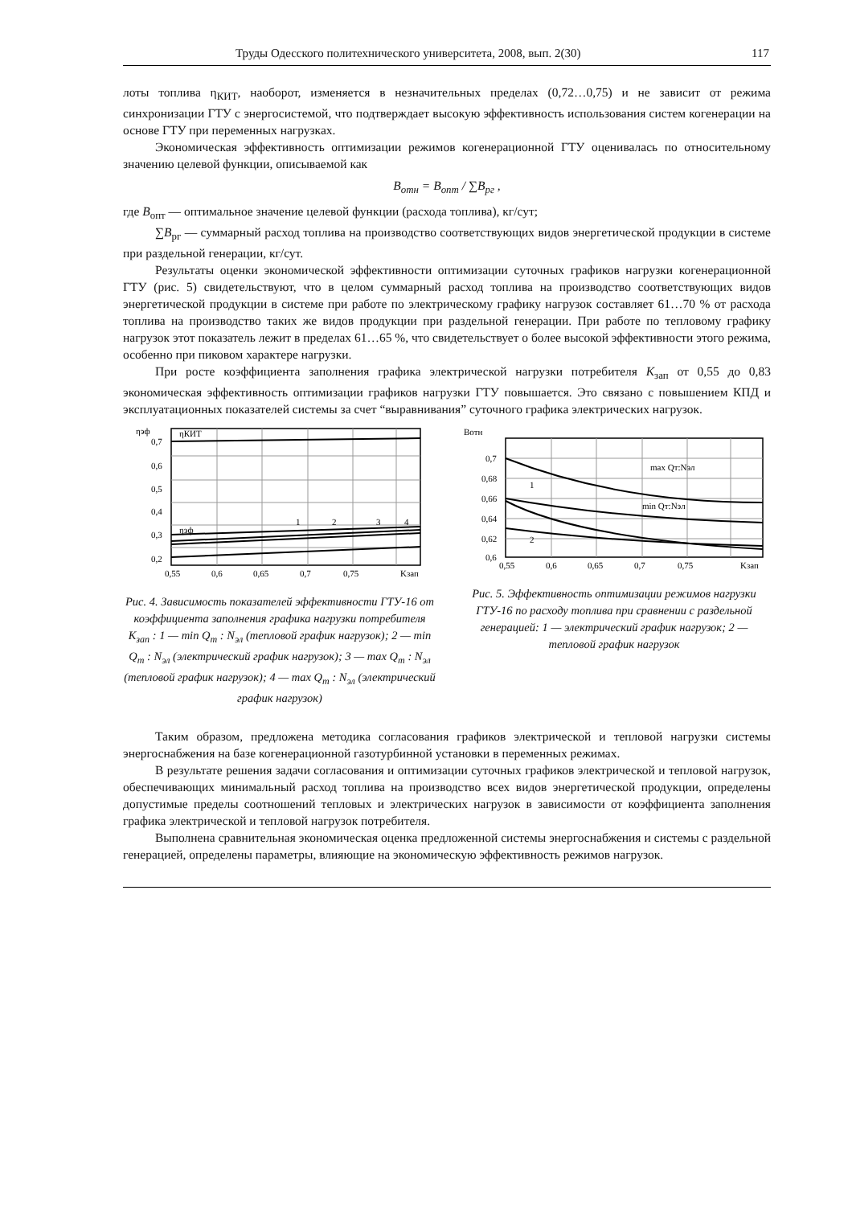Труды Одесского политехнического университета, 2008, вып. 2(30) 117
лоты топлива η<sub>КИТ</sub>, наоборот, изменяется в незначительных пределах (0,72…0,75) и не зависит от режима синхронизации ГТУ с энергосистемой, что подтверждает высокую эффективность использования систем когенерации на основе ГТУ при переменных нагрузках.
Экономическая эффективность оптимизации режимов когенерационной ГТУ оценивалась по относительному значению целевой функции, описываемой как
B<sub>отн</sub> = B<sub>опт</sub> / ∑B<sub>рг</sub> ,
где B<sub>опт</sub> — оптимальное значение целевой функции (расхода топлива), кг/сут;
∑B<sub>рг</sub> — суммарный расход топлива на производство соответствующих видов энергетической продукции в системе при раздельной генерации, кг/сут.
Результаты оценки экономической эффективности оптимизации суточных графиков нагрузки когенерационной ГТУ (рис. 5) свидетельствуют, что в целом суммарный расход топлива на производство соответствующих видов энергетической продукции в системе при работе по электрическому графику нагрузок составляет 61…70 % от расхода топлива на производство таких же видов продукции при раздельной генерации. При работе по тепловому графику нагрузок этот показатель лежит в пределах 61…65 %, что свидетельствует о более высокой эффективности этого режима, особенно при пиковом характере нагрузки.
При росте коэффициента заполнения графика электрической нагрузки потребителя K<sub>зап</sub> от 0,55 до 0,83 экономическая эффективность оптимизации графиков нагрузки ГТУ повышается. Это связано с повышением КПД и эксплуатационных показателей системы за счет “выравнивания” суточного графика электрических нагрузок.
ηэф
ηКИТ
ηэф
0,7
0,6
0,5
0,4
0,3
0,2
1
2
3
4
0,55
0,6
0,65
0,7
0,75
Kзап
Рис. 4. Зависимость показателей эффективности ГТУ-16 от коэффициента заполнения графика нагрузки потребителя K<sub>зап</sub> : 1 — min Q<sub>т</sub> : N<sub>эл</sub> (тепловой график нагрузок); 2 — min Q<sub>т</sub> : N<sub>эл</sub> (электрический график нагрузок); 3 — max Q<sub>т</sub> : N<sub>эл</sub> (тепловой график нагрузок); 4 — max Q<sub>т</sub> : N<sub>эл</sub> (электрический график нагрузок)
Bотн
0,7
0,68
0,66
0,64
0,62
0,6
1
2
max Qт:Nэл
min Qт:Nэл
0,55
0,6
0,65
0,7
0,75
Kзап
Рис. 5. Эффективность оптимизации режимов нагрузки ГТУ-16 по расходу топлива при сравнении с раздельной генерацией: 1 — электрический график нагрузок; 2 — тепловой график нагрузок
Таким образом, предложена методика согласования графиков электрической и тепловой нагрузки системы энергоснабжения на базе когенерационной газотурбинной установки в переменных режимах.
В результате решения задачи согласования и оптимизации суточных графиков электрической и тепловой нагрузок, обеспечивающих минимальный расход топлива на производство всех видов энергетической продукции, определены допустимые пределы соотношений тепловых и электрических нагрузок в зависимости от коэффициента заполнения графика электрической и тепловой нагрузок потребителя.
Выполнена сравнительная экономическая оценка предложенной системы энергоснабжения и системы с раздельной генерацией, определены параметры, влияющие на экономическую эффективность режимов нагрузок.